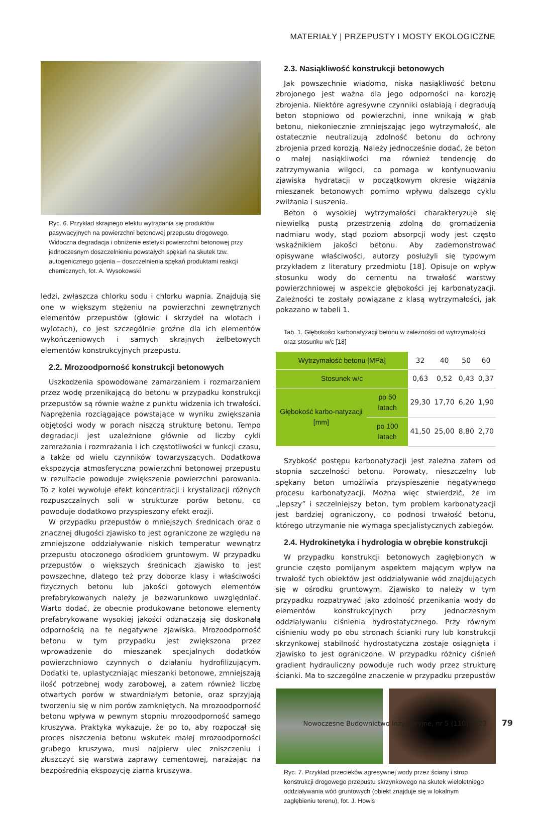MATERIAŁY | PRZEPUSTY I MOSTY EKOLOGICZNE
Ryc. 6. Przykład skrajnego efektu wytrącania się produktów pasywacyjnych na powierzchni betonowej przepustu drogowego. Widoczna degradacja i obniżenie estetyki powierzchni betonowej przy jednoczesnym doszczelnieniu powstałych spękań na skutek tzw. autogenicznego gojenia – doszczelnienia spękań produktami reakcji chemicznych, fot. A. Wysokowski
ledzi, zwłaszcza chlorku sodu i chlorku wapnia. Znajdują się one w większym stężeniu na powierzchni zewnętrznych elementów przepustów (głowic i skrzydeł na wlotach i wylotach), co jest szczególnie groźne dla ich elementów wykończeniowych i samych skrajnych żelbetowych elementów konstrukcyjnych przepustu.
2.2. Mrozoodporność konstrukcji betonowych
Uszkodzenia spowodowane zamarzaniem i rozmarzaniem przez wodę przenikającą do betonu w przypadku konstrukcji przepustów są równie ważne z punktu widzenia ich trwałości. Naprężenia rozciągające powstające w wyniku zwiększania objętości wody w porach niszczą strukturę betonu. Tempo degradacji jest uzależnione głównie od liczby cykli zamrażania i rozmrażania i ich częstotliwości w funkcji czasu, a także od wielu czynników towarzyszących. Dodatkowa ekspozycja atmosferyczna powierzchni betonowej przepustu w rezultacie powoduje zwiększenie powierzchni parowania. To z kolei wywołuje efekt koncentracji i krystalizacji różnych rozpuszczalnych soli w strukturze porów betonu, co powoduje dodatkowo przyspieszony efekt erozji.
W przypadku przepustów o mniejszych średnicach oraz o znacznej długości zjawisko to jest ograniczone ze względu na zmniejszone oddziaływanie niskich temperatur wewnątrz przepustu otoczonego ośrodkiem gruntowym. W przypadku przepustów o większych średnicach zjawisko to jest powszechne, dlatego też przy doborze klasy i właściwości fizycznych betonu lub jakości gotowych elementów prefabrykowanych należy je bezwarunkowo uwzględniać. Warto dodać, że obecnie produkowane betonowe elementy prefabrykowane wysokiej jakości odznaczają się doskonałą odpornością na te negatywne zjawiska. Mrozoodporność betonu w tym przypadku jest zwiększona przez wprowadzenie do mieszanek specjalnych dodatków powierzchniowo czynnych o działaniu hydrofilizującym. Dodatki te, uplastyczniając mieszanki betonowe, zmniejszają ilość potrzebnej wody zarobowej, a zatem również liczbę otwartych porów w stwardniałym betonie, oraz sprzyjają tworzeniu się w nim porów zamkniętych. Na mrozoodporność betonu wpływa w pewnym stopniu mrozoodporność samego kruszywa. Praktyka wykazuje, że po to, aby rozpoczął się proces niszczenia betonu wskutek małej mrozoodporności grubego kruszywa, musi najpierw ulec zniszczeniu i złuszczyć się warstwa zaprawy cementowej, narażając na bezpośrednią ekspozycję ziarna kruszywa.
2.3. Nasiąkliwość konstrukcji betonowych
Jak powszechnie wiadomo, niska nasiąkliwość betonu zbrojonego jest ważna dla jego odporności na korozję zbrojenia. Niektóre agresywne czynniki osłabiają i degradują beton stopniowo od powierzchni, inne wnikają w głąb betonu, niekoniecznie zmniejszając jego wytrzymałość, ale ostatecznie neutralizują zdolność betonu do ochrony zbrojenia przed korozją. Należy jednocześnie dodać, że beton o małej nasiąkliwości ma również tendencję do zatrzymywania wilgoci, co pomaga w kontynuowaniu zjawiska hydratacji w początkowym okresie wiązania mieszanek betonowych pomimo wpływu dalszego cyklu zwilżania i suszenia.
Beton o wysokiej wytrzymałości charakteryzuje się niewielką pustą przestrzenią zdolną do gromadzenia nadmiaru wody, stąd poziom absorpcji wody jest często wskaźnikiem jakości betonu. Aby zademonstrować opisywane właściwości, autorzy posłużyli się typowym przykładem z literatury przedmiotu [18]. Opisuje on wpływ stosunku wody do cementu na trwałość warstwy powierzchniowej w aspekcie głębokości jej karbonatyzacji. Zależności te zostały powiązane z klasą wytrzymałości, jak pokazano w tabeli 1.
Tab. 1. Głębokości karbonatyzacji betonu w zależności od wytrzymałości oraz stosunku w/c [18]
| Wytrzymałość betonu [MPa] | | 32 | 40 | 50 | 60 |
| Stosunek w/c | | 0,63 | 0,52 | 0,43 | 0,37 |
| Głębokość karbo-natyzacji [mm] | po 50 latach | 29,30 | 17,70 | 6,20 | 1,90 |
| | po 100 latach | 41,50 | 25,00 | 8,80 | 2,70 |
Szybkość postępu karbonatyzacji jest zależna zatem od stopnia szczelności betonu. Porowaty, nieszczelny lub spękany beton umożliwia przyspieszenie negatywnego procesu karbonatyzacji. Można więc stwierdzić, że im „lepszy” i szczelniejszy beton, tym problem karbonatyzacji jest bardziej ograniczony, co podnosi trwałość betonu, którego utrzymanie nie wymaga specjalistycznych zabiegów.
2.4. Hydrokinetyka i hydrologia w obrębie konstrukcji
W przypadku konstrukcji betonowych zagłębionych w gruncie często pomijanym aspektem mającym wpływ na trwałość tych obiektów jest oddziaływanie wód znajdujących się w ośrodku gruntowym. Zjawisko to należy w tym przypadku rozpatrywać jako zdolność przenikania wody do elementów konstrukcyjnych przy jednoczesnym oddziaływaniu ciśnienia hydrostatycznego. Przy równym ciśnieniu wody po obu stronach ścianki rury lub konstrukcji skrzynkowej stabilność hydrostatyczna zostaje osiągnięta i zjawisko to jest ograniczone. W przypadku różnicy ciśnień gradient hydrauliczny powoduje ruch wody przez strukturę ścianki. Ma to szczególne znaczenie w przypadku przepustów
Ryc. 7. Przykład przecieków agresywnej wody przez ściany i strop konstrukcji drogowego przepustu skrzynkowego na skutek wieloletniego oddziaływania wód gruntowych (obiekt znajduje się w lokalnym zagłębieniu terenu), fot. J. Howis
Nowoczesne Budownictwo Inżynieryjne, nr 5 (110) 2023 79